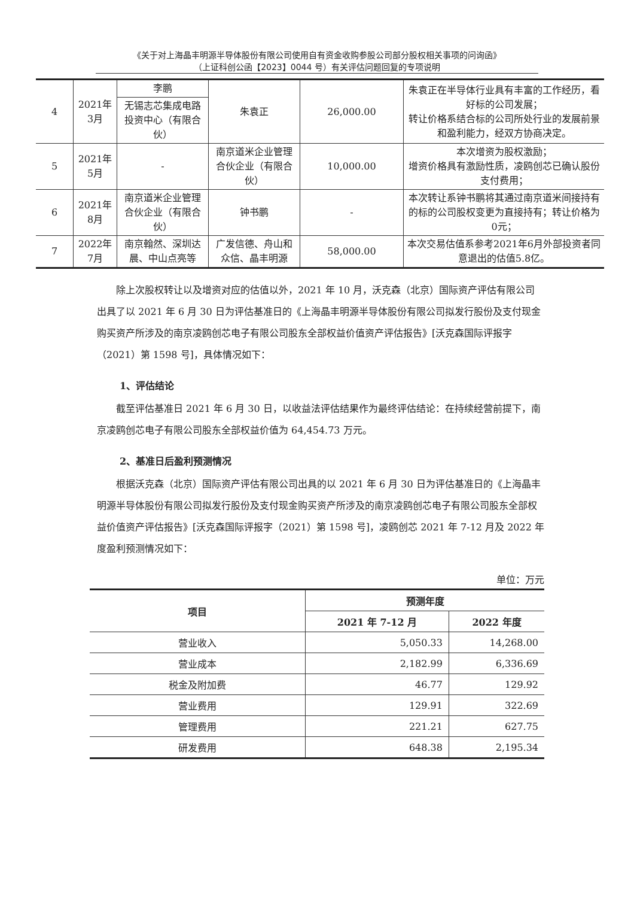《关于对上海晶丰明源半导体股份有限公司使用自有资金收购参股公司部分股权相关事项的问询函》
（上证科创公函【2023】0044 号）有关评估问题回复的专项说明
| 4 | 2021年 3月 | 李鹏 | 朱袁正 | 26,000.00 | 朱袁正在半导体行业具有丰富的工作经历，看好标的公司发展； 转让价格系结合标的公司所处行业的发展前景和盈利能力，经双方协商决定。 |
| | | 无锡志芯集成电路投资中心（有限合伙） | | | |
| 5 | 2021年 5月 | - | 南京道米企业管理合伙企业（有限合伙） | 10,000.00 | 本次增资为股权激励； 增资价格具有激励性质，凌鸥创芯已确认股份支付费用； |
| 6 | 2021年 8月 | 南京道米企业管理合伙企业（有限合伙） | 钟书鹏 | - | 本次转让系钟书鹏将其通过南京道米间接持有的标的公司股权变更为直接持有；转让价格为0元； |
| 7 | 2022年 7月 | 南京翰然、深圳达晨、中山点亮等 | 广发信德、舟山和众信、晶丰明源 | 58,000.00 | 本次交易估值系参考2021年6月外部投资者同意退出的估值5.8亿。 |
除上次股权转让以及增资对应的估值以外，2021 年 10 月，沃克森（北京）国际资产评估有限公司出具了以 2021 年 6 月 30 日为评估基准日的《上海晶丰明源半导体股份有限公司拟发行股份及支付现金购买资产所涉及的南京凌鸥创芯电子有限公司股东全部权益价值资产评估报告》[沃克森国际评报字（2021）第 1598 号]，具体情况如下：
1、评估结论
截至评估基准日 2021 年 6 月 30 日，以收益法评估结果作为最终评估结论：在持续经营前提下，南京凌鸥创芯电子有限公司股东全部权益价值为 64,454.73 万元。
2、基准日后盈利预测情况
根据沃克森（北京）国际资产评估有限公司出具的以 2021 年 6 月 30 日为评估基准日的《上海晶丰明源半导体股份有限公司拟发行股份及支付现金购买资产所涉及的南京凌鸥创芯电子有限公司股东全部权益价值资产评估报告》[沃克森国际评报字（2021）第 1598 号]，凌鸥创芯 2021 年 7-12 月及 2022 年度盈利预测情况如下：
单位：万元
| 项目 | 预测年度 | |
| --- | --- | --- |
| | 2021 年 7-12 月 | 2022 年度 |
| 营业收入 | 5,050.33 | 14,268.00 |
| 营业成本 | 2,182.99 | 6,336.69 |
| 税金及附加费 | 46.77 | 129.92 |
| 营业费用 | 129.91 | 322.69 |
| 管理费用 | 221.21 | 627.75 |
| 研发费用 | 648.38 | 2,195.34 |